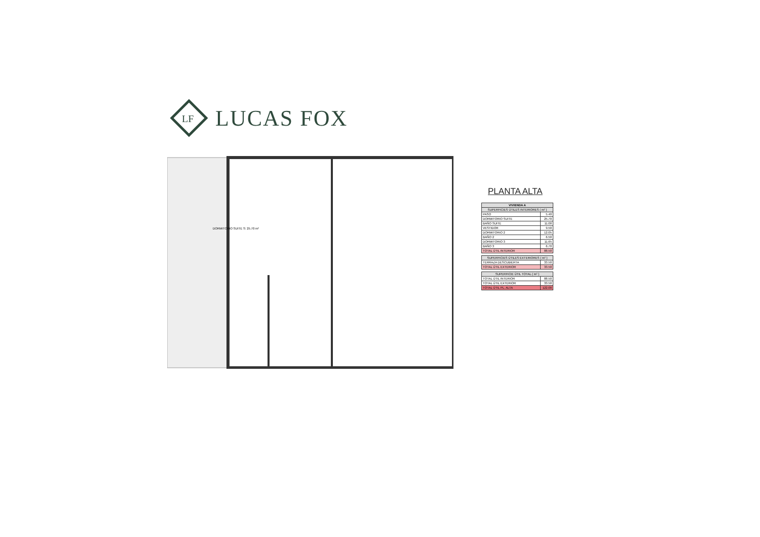LF
LUCAS FOX
DORMITORIO SUITE S: 25.70 m²
PLANTA ALTA
| VIVIENDA A | |
| --- | --- |
| SUPERFICIES ÚTILES INTERIORES ( m² ) | |
| PASO | 5.40 |
| DORMITORIO SUITE | 25.70 |
| BAÑO SUITE | 11.00 |
| VESTIDOR | 9.50 |
| DORMITORIO 2 | 12.05 |
| BAÑO 2 | 6.50 |
| DORMITORIO 3 | 11.65 |
| BAÑO 3 | 6.70 |
| TOTAL ÚTIL INTERIOR | 88.50 |
| SUPERFICIES ÚTILES EXTERIORES ( m² ) | |
| --- | --- |
| TERRAZA DESCUBIERTA | 33.50 |
| TOTAL ÚTIL EXTERIOR | 33.50 |
| SUPERFICIE ÚTIL TOTAL ( m² ) | |
| --- | --- |
| TOTAL ÚTIL INTERIOR | 88.50 |
| TOTAL ÚTIL EXTERIOR | 33.50 |
| TOTAL ÚTIL PL. ALTA | 122.00 |